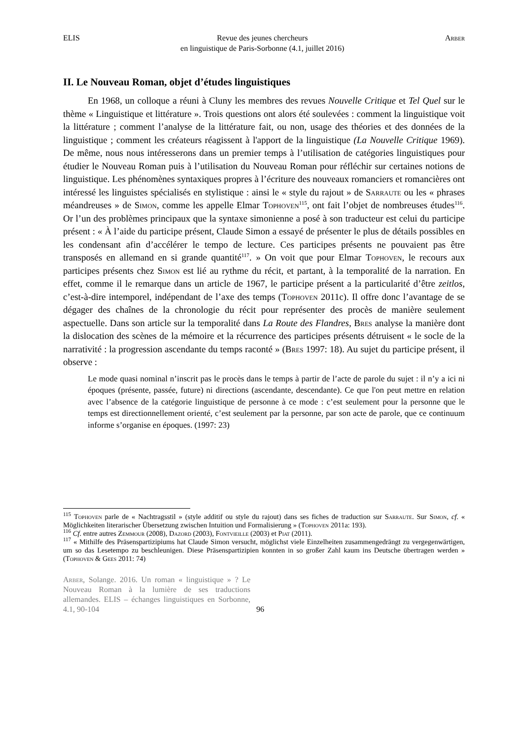ELIS Revue des jeunes chercheurs
en linguistique de Paris-Sorbonne (4.1, juillet 2016) Arber
II. Le Nouveau Roman, objet d’études linguistiques
En 1968, un colloque a réuni à Cluny les membres des revues Nouvelle Critique et Tel Quel sur le thème « Linguistique et littérature ». Trois questions ont alors été soulevées : comment la linguistique voit la littérature ; comment l’analyse de la littérature fait, ou non, usage des théories et des données de la linguistique ; comment les créateurs réagissent à l'apport de la linguistique (La Nouvelle Critique 1969). De même, nous nous intéresserons dans un premier temps à l’utilisation de catégories linguistiques pour étudier le Nouveau Roman puis à l’utilisation du Nouveau Roman pour réfléchir sur certaines notions de linguistique. Les phénomènes syntaxiques propres à l’écriture des nouveaux romanciers et romancières ont intéressé les linguistes spécialisés en stylistique : ainsi le « style du rajout » de Sarraute ou les « phrases méandreuses » de Simon, comme les appelle Elmar Tophoven<sup>115</sup>, ont fait l’objet de nombreuses études<sup>116</sup>. Or l’un des problèmes principaux que la syntaxe simonienne a posé à son traducteur est celui du participe présent : « À l’aide du participe présent, Claude Simon a essayé de présenter le plus de détails possibles en les condensant afin d’accélérer le tempo de lecture. Ces participes présents ne pouvaient pas être transposés en allemand en si grande quantité<sup>117</sup>. » On voit que pour Elmar Tophoven, le recours aux participes présents chez Simon est lié au rythme du récit, et partant, à la temporalité de la narration. En effet, comme il le remarque dans un article de 1967, le participe présent a la particularité d’être zeitlos, c’est-à-dire intemporel, indépendant de l’axe des temps (Tophoven 2011c). Il offre donc l’avantage de se dégager des chaînes de la chronologie du récit pour représenter des procès de manière seulement aspectuelle. Dans son article sur la temporalité dans La Route des Flandres, Bres analyse la manière dont la dislocation des scènes de la mémoire et la récurrence des participes présents détruisent « le socle de la narrativité : la progression ascendante du temps raconté » (Bres 1997: 18). Au sujet du participe présent, il observe :
Le mode quasi nominal n’inscrit pas le procès dans le temps à partir de l’acte de parole du sujet : il n’y a ici ni époques (présente, passée, future) ni directions (ascendante, descendante). Ce que l'on peut mettre en relation avec l’absence de la catégorie linguistique de personne à ce mode : c’est seulement pour la personne que le temps est directionnellement orienté, c’est seulement par la personne, par son acte de parole, que ce continuum informe s’organise en époques. (1997: 23)
<sup>115</sup> Tophoven parle de « Nachtragsstil » (style additif ou style du rajout) dans ses fiches de traduction sur Sarraute. Sur Simon, cf. « Möglichkeiten literarischer Übersetzung zwischen Intuition und Formalisierung » (Tophoven 2011a: 193).
<sup>116</sup> Cf. entre autres Zemmour (2008), Dazord (2003), Fontvieille (2003) et Piat (2011).
<sup>117</sup> « Mithilfe des Präsenspartizipiums hat Claude Simon versucht, möglichst viele Einzelheiten zusammengedrängt zu vergegenwärtigen, um so das Lesetempo zu beschleunigen. Diese Präsenspartizipien konnten in so großer Zahl kaum ins Deutsche übertragen werden » (Tophoven & Gees 2011: 74)
Arber, Solange. 2016. Un roman « linguistique » ? Le Nouveau Roman à la lumière de ses traductions allemandes. ELIS – échanges linguistiques en Sorbonne, 4.1, 90-104
96